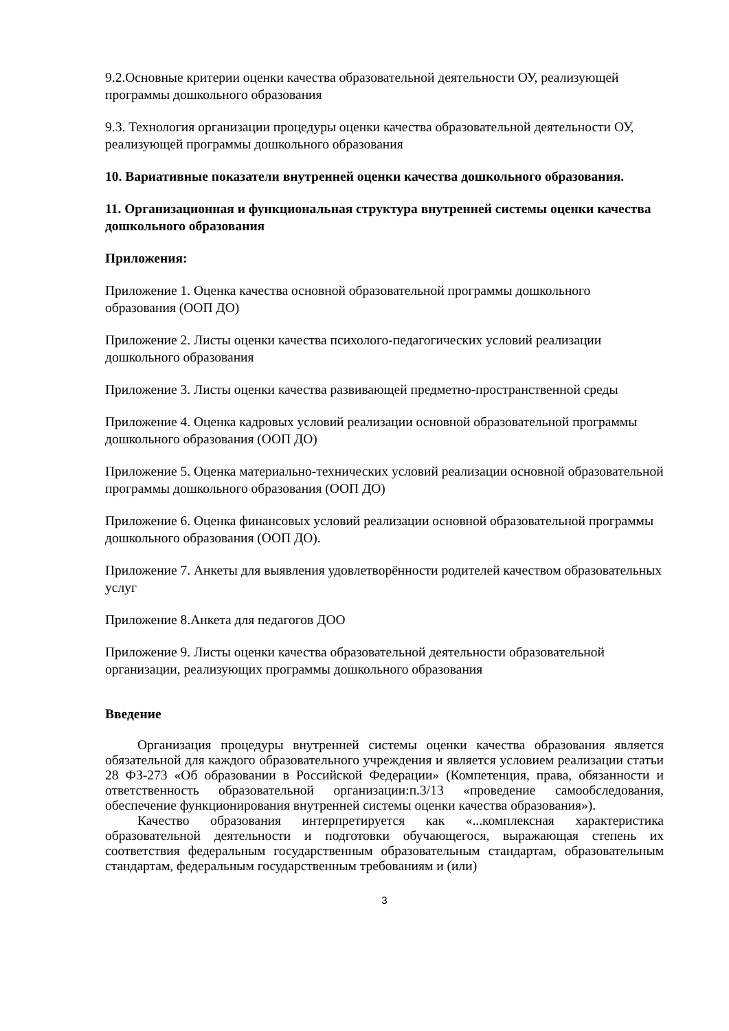9.2.Основные критерии оценки качества образовательной деятельности ОУ, реализующей программы дошкольного образования
9.3. Технология организации процедуры оценки качества образовательной деятельности ОУ, реализующей программы дошкольного образования
10. Вариативные показатели внутренней оценки качества дошкольного образования.
11. Организационная и функциональная структура внутренней системы оценки качества дошкольного образования
Приложения:
Приложение 1. Оценка качества основной образовательной программы дошкольного образования (ООП ДО)
Приложение 2. Листы оценки качества психолого-педагогических условий реализации дошкольного образования
Приложение 3. Листы оценки качества развивающей предметно-пространственной среды
Приложение 4. Оценка кадровых условий реализации основной образовательной программы дошкольного образования (ООП ДО)
Приложение 5. Оценка материально-технических условий реализации основной образовательной программы дошкольного образования (ООП ДО)
Приложение 6. Оценка финансовых условий реализации основной образовательной программы дошкольного образования (ООП ДО).
Приложение 7. Анкеты для выявления удовлетворённости родителей качеством образовательных услуг
Приложение 8.Анкета для педагогов ДОО
Приложение 9. Листы оценки качества образовательной деятельности образовательной организации, реализующих программы дошкольного образования
Введение
Организация процедуры внутренней системы оценки качества образования является обязательной для каждого образовательного учреждения и является условием реализации статьи 28 ФЗ-273 «Об образовании в Российской Федерации» (Компетенция, права, обязанности и ответственность образовательной организации:п.3/13 «проведение самообследования, обеспечение функционирования внутренней системы оценки качества образования»).
Качество образования интерпретируется как «...комплексная характеристика образовательной деятельности и подготовки обучающегося, выражающая степень их соответствия федеральным государственным образовательным стандартам, образовательным стандартам, федеральным государственным требованиям и (или)
3